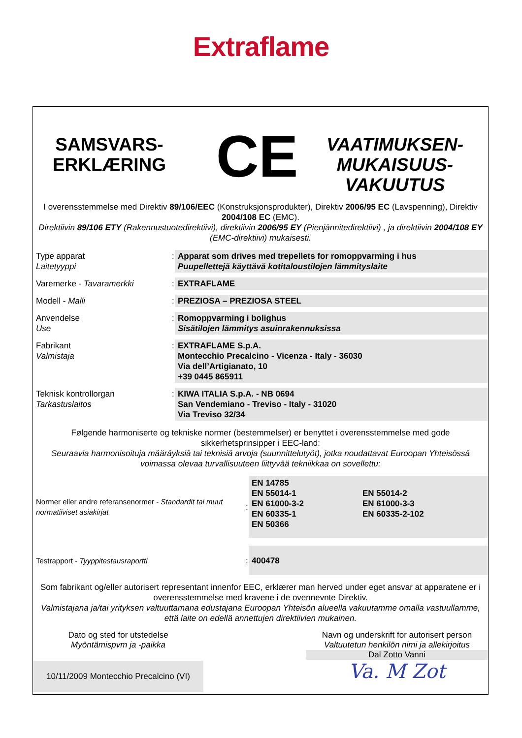Extraflame
SAMSVARS-
ERKLÆRING
CE
VAATIMUKSEN-
MUKAISUUS-
VAKUUTUS
I overensstemmelse med Direktiv 89/106/EEC (Konstruksjonsprodukter), Direktiv 2006/95 EC (Lavspenning), Direktiv 2004/108 EC (EMC).
Direktiivin 89/106 ETY (Rakennustuotedirektiivi), direktiivin 2006/95 EY (Pienjännitedirektiivi) , ja direktiivin 2004/108 EY (EMC-direktiivi) mukaisesti.
| Type apparat Laitetyyppi | : | Apparat som drives med trepellets for romoppvarming i hus Puupellettejä käyttävä kotitaloustilojen lämmityslaite |
| Varemerke - Tavaramerkki | : | EXTRAFLAME |
| Modell - Malli | : | PREZIOSA – PREZIOSA STEEL |
| Anvendelse Use | : | Romoppvarming i bolighus Sisätilojen lämmitys asuinrakennuksissa |
| Fabrikant Valmistaja | : | EXTRAFLAME S.p.A. Montecchio Precalcino - Vicenza - Italy - 36030 Via dell’Artigianato, 10 +39 0445 865911 |
| Teknisk kontrollorgan Tarkastuslaitos | : | KIWA ITALIA S.p.A. - NB 0694 San Vendemiano - Treviso - Italy - 31020 Via Treviso 32/34 |
Følgende harmoniserte og tekniske normer (bestemmelser) er benyttet i overensstemmelse med gode sikkerhetsprinsipper i EEC-land:
Seuraavia harmonisoituja määräyksiä tai teknisiä arvoja (suunnittelutyöt), jotka noudattavat Euroopan Yhteisössä voimassa olevaa turvallisuuteen liittyvää tekniikkaa on sovellettu:
| Normer eller andre referansenormer - Standardit tai muut normatiiviset asiakirjat | : | EN 14785 EN 55014-1 EN 61000-3-2 EN 60335-1 EN 50366 | EN 55014-2 EN 61000-3-3 EN 60335-2-102 |
| Testrapport - Tyyppitestausraportti | : | 400478 | |
Som fabrikant og/eller autorisert representant innenfor EEC, erklærer man herved under eget ansvar at apparatene er i overensstemmelse med kravene i de ovennevnte Direktiv.
Valmistajana ja/tai yrityksen valtuuttamana edustajana Euroopan Yhteisön alueella vakuutamme omalla vastuullamme, että laite on edellä annettujen direktiivien mukainen.
Dato og sted for utstedelse
Myöntämispvm ja -paikka
10/11/2009 Montecchio Precalcino (VI)
Navn og underskrift for autorisert person
Valtuutetun henkilön nimi ja allekirjoitus
Dal Zotto Vanni
Va. M Zot